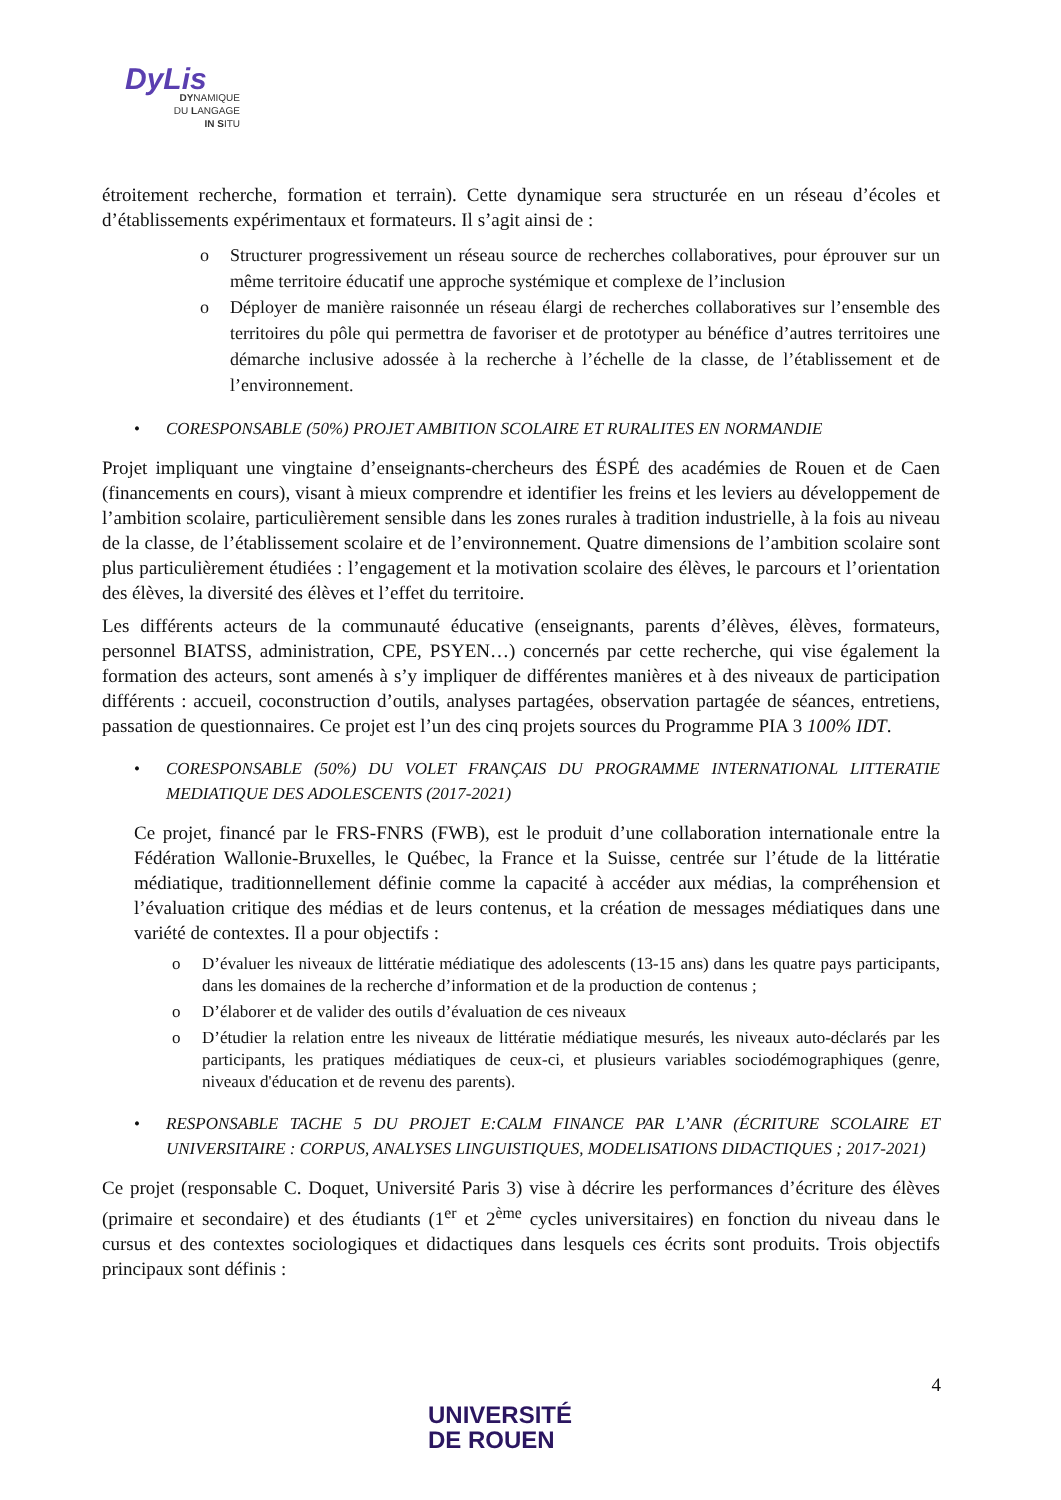DyLis
DYNAMIQUE
DU LANGAGE
IN SITU
étroitement recherche, formation et terrain). Cette dynamique sera structurée en un réseau d’écoles et d’établissements expérimentaux et formateurs. Il s’agit ainsi de :
o Structurer progressivement un réseau source de recherches collaboratives, pour éprouver sur un même territoire éducatif une approche systémique et complexe de l’inclusion
o Déployer de manière raisonnée un réseau élargi de recherches collaboratives sur l’ensemble des territoires du pôle qui permettra de favoriser et de prototyper au bénéfice d’autres territoires une démarche inclusive adossée à la recherche à l’échelle de la classe, de l’établissement et de l’environnement.
• CORESPONSABLE (50%) PROJET AMBITION SCOLAIRE ET RURALITES EN NORMANDIE
Projet impliquant une vingtaine d’enseignants-chercheurs des ÉSPÉ des académies de Rouen et de Caen (financements en cours), visant à mieux comprendre et identifier les freins et les leviers au développement de l’ambition scolaire, particulièrement sensible dans les zones rurales à tradition industrielle, à la fois au niveau de la classe, de l’établissement scolaire et de l’environnement. Quatre dimensions de l’ambition scolaire sont plus particulièrement étudiées : l’engagement et la motivation scolaire des élèves, le parcours et l’orientation des élèves, la diversité des élèves et l’effet du territoire.
Les différents acteurs de la communauté éducative (enseignants, parents d’élèves, élèves, formateurs, personnel BIATSS, administration, CPE, PSYEN…) concernés par cette recherche, qui vise également la formation des acteurs, sont amenés à s’y impliquer de différentes manières et à des niveaux de participation différents : accueil, coconstruction d’outils, analyses partagées, observation partagée de séances, entretiens, passation de questionnaires. Ce projet est l’un des cinq projets sources du Programme PIA 3 100% IDT.
• CORESPONSABLE (50%) DU VOLET FRANÇAIS DU PROGRAMME INTERNATIONAL LITTERATIE MEDIATIQUE DES ADOLESCENTS (2017-2021)
Ce projet, financé par le FRS-FNRS (FWB), est le produit d’une collaboration internationale entre la Fédération Wallonie-Bruxelles, le Québec, la France et la Suisse, centrée sur l’étude de la littératie médiatique, traditionnellement définie comme la capacité à accéder aux médias, la compréhension et l’évaluation critique des médias et de leurs contenus, et la création de messages médiatiques dans une variété de contextes. Il a pour objectifs :
o D’évaluer les niveaux de littératie médiatique des adolescents (13-15 ans) dans les quatre pays participants, dans les domaines de la recherche d’information et de la production de contenus ;
o D’élaborer et de valider des outils d’évaluation de ces niveaux
o D’étudier la relation entre les niveaux de littératie médiatique mesurés, les niveaux auto-déclarés par les participants, les pratiques médiatiques de ceux-ci, et plusieurs variables sociodémographiques (genre, niveaux d'éducation et de revenu des parents).
• RESPONSABLE TACHE 5 DU PROJET E:CALM FINANCE PAR L’ANR (ÉCRITURE SCOLAIRE ET UNIVERSITAIRE : CORPUS, ANALYSES LINGUISTIQUES, MODELISATIONS DIDACTIQUES ; 2017-2021)
Ce projet (responsable C. Doquet, Université Paris 3) vise à décrire les performances d’écriture des élèves (primaire et secondaire) et des étudiants (1<sup>er</sup> et 2<sup>ème</sup> cycles universitaires) en fonction du niveau dans le cursus et des contextes sociologiques et didactiques dans lesquels ces écrits sont produits. Trois objectifs principaux sont définis :
4
UNIVERSITÉ
DE ROUEN